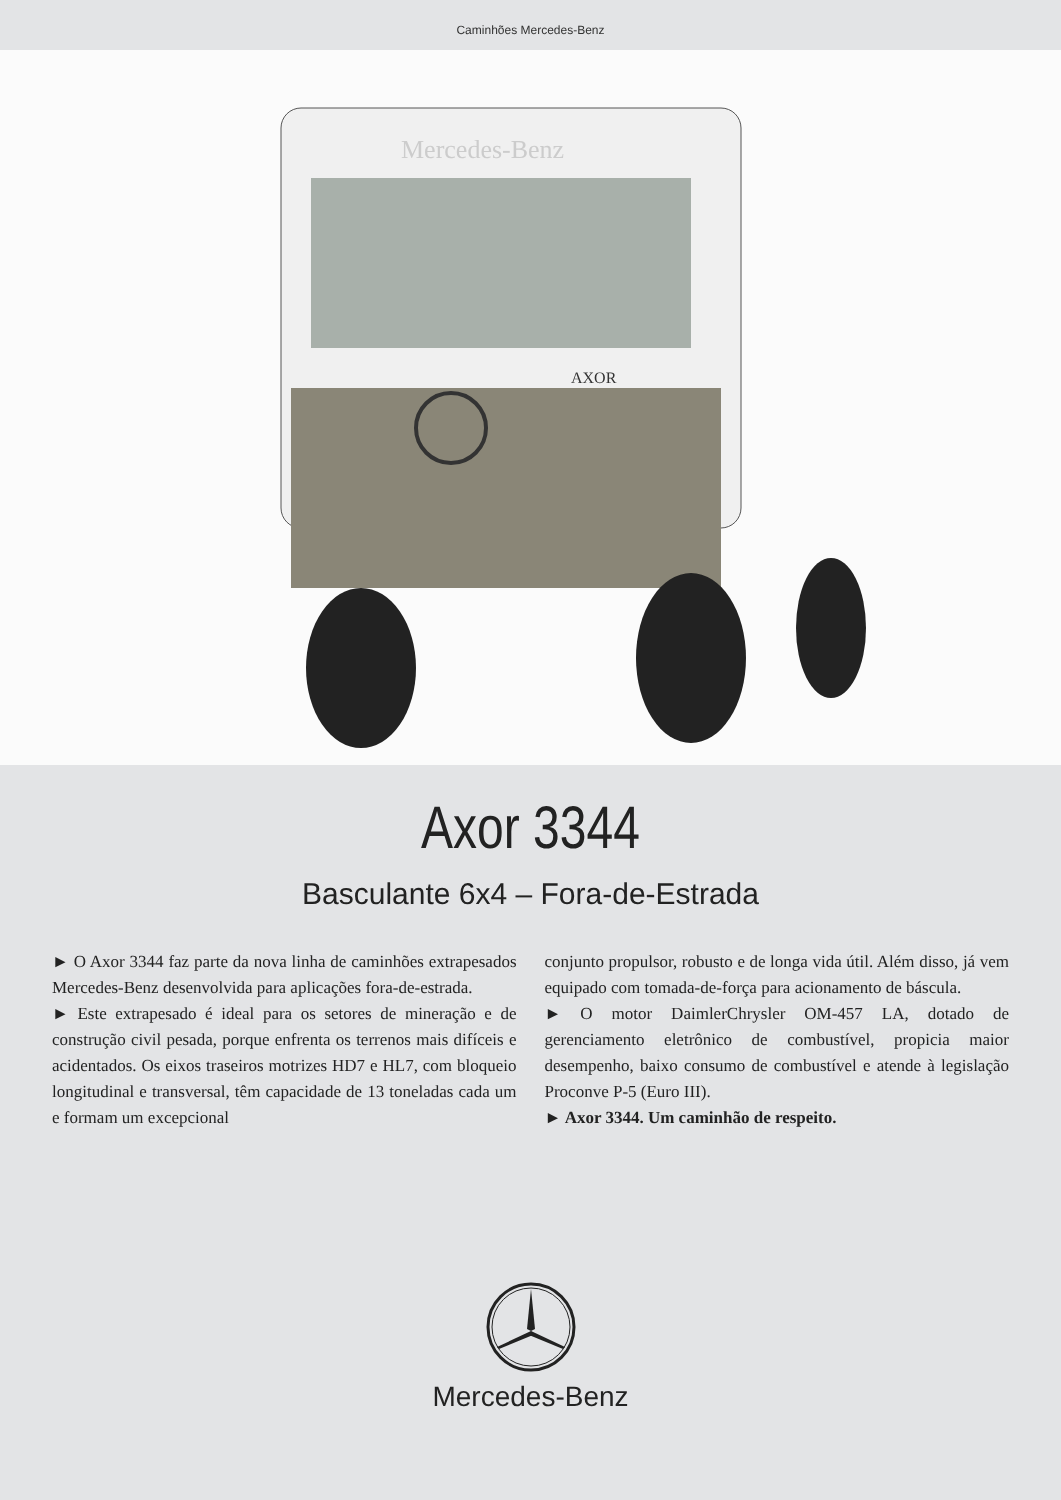Caminhões Mercedes-Benz
Mercedes-Benz
AXOR
Axor 3344
Basculante 6x4 – Fora-de-Estrada
► O Axor 3344 faz parte da nova linha de caminhões extrapesados Mercedes-Benz desenvolvida para aplicações fora-de-estrada.
► Este extrapesado é ideal para os setores de mineração e de construção civil pesada, porque enfrenta os terrenos mais difíceis e acidentados. Os eixos traseiros motrizes HD7 e HL7, com bloqueio longitudinal e transversal, têm capacidade de 13 toneladas cada um e formam um excepcional
conjunto propulsor, robusto e de longa vida útil. Além disso, já vem equipado com tomada-de-força para acionamento de báscula.
► O motor DaimlerChrysler OM-457 LA, dotado de gerenciamento eletrônico de combustível, propicia maior desempenho, baixo consumo de combustível e atende à legislação Proconve P-5 (Euro III).
► Axor 3344. Um caminhão de respeito.
Mercedes-Benz